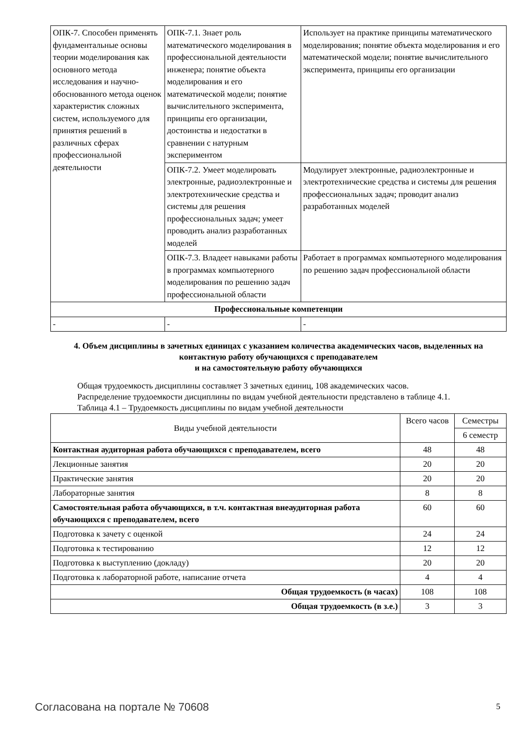| ОПК-7. Способен применять фундаментальные основы теории моделирования как основного метода исследования и научно-обоснованного метода оценок характеристик сложных систем, используемого для принятия решений в различных сферах профессиональной деятельности | ОПК-7.1. Знает роль математического моделирования в профессиональной деятельности инженера; понятие объекта моделирования и его математической модели; понятие вычислительного эксперимента, принципы его организации, достоинства и недостатки в сравнении с натурным экспериментом | Использует на практике принципы математического моделирования; понятие объекта моделирования и его математической модели; понятие вычислительного эксперимента, принципы его организации |
| | ОПК-7.2. Умеет моделировать электронные, радиоэлектронные и электротехнические средства и системы для решения профессиональных задач; умеет проводить анализ разработанных моделей | Модулирует электронные, радиоэлектронные и электротехнические средства и системы для решения профессиональных задач; проводит анализ разработанных моделей |
| | ОПК-7.3. Владеет навыками работы в программах компьютерного моделирования по решению задач профессиональной области | Работает в программах компьютерного моделирования по решению задач профессиональной области |
| Профессиональные компетенции | | |
| - | - | - |
4. Объем дисциплины в зачетных единицах с указанием количества академических часов, выделенных на контактную работу обучающихся с преподавателем
и на самостоятельную работу обучающихся
Общая трудоемкость дисциплины составляет 3 зачетных единиц, 108 академических часов.
Распределение трудоемкости дисциплины по видам учебной деятельности представлено в таблице 4.1.
Таблица 4.1 – Трудоемкость дисциплины по видам учебной деятельности
| Виды учебной деятельности | Всего часов | Семестры |
| --- | --- | --- |
| | | 6 семестр |
| Контактная аудиторная работа обучающихся с преподавателем, всего | 48 | 48 |
| Лекционные занятия | 20 | 20 |
| Практические занятия | 20 | 20 |
| Лабораторные занятия | 8 | 8 |
| Самостоятельная работа обучающихся, в т.ч. контактная внеаудиторная работа обучающихся с преподавателем, всего | 60 | 60 |
| Подготовка к зачету с оценкой | 24 | 24 |
| Подготовка к тестированию | 12 | 12 |
| Подготовка к выступлению (докладу) | 20 | 20 |
| Подготовка к лабораторной работе, написание отчета | 4 | 4 |
| Общая трудоемкость (в часах) | 108 | 108 |
| Общая трудоемкость (в з.е.) | 3 | 3 |
Согласована на портале № 70608 5